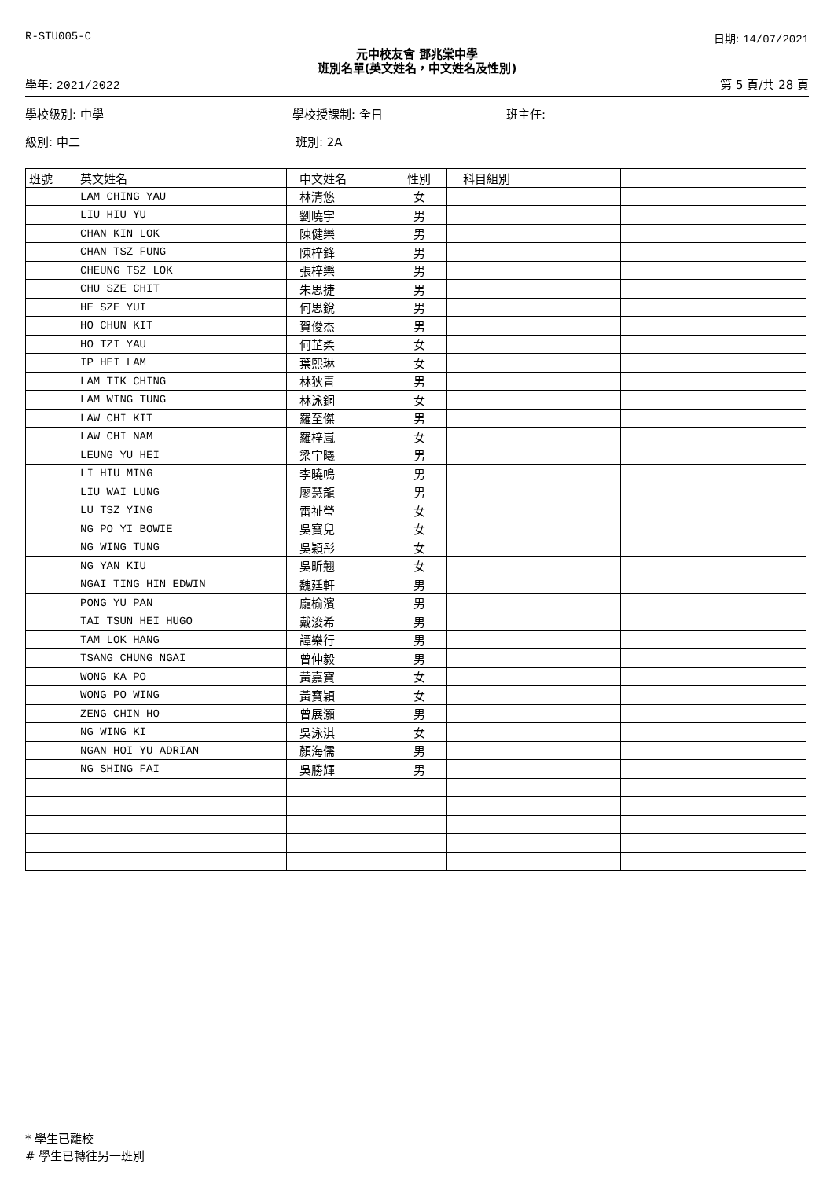R-STU005-C 日期: 14/07/2021
元中校友會 鄧兆棠中學
班別名單(英文姓名，中文姓名及性別)
學年: 2021/2022 第 5 頁/共 28 頁
學校級別: 中學 學校授課制: 全日 班主任:
級別: 中二 班別: 2A
| 班號 | 英文姓名 | 中文姓名 | 性別 | 科目組別 | |
| --- | --- | --- | --- | --- | --- |
| | LAM CHING YAU | 林清悠 | 女 | | |
| | LIU HIU YU | 劉曉宇 | 男 | | |
| | CHAN KIN LOK | 陳健樂 | 男 | | |
| | CHAN TSZ FUNG | 陳梓鋒 | 男 | | |
| | CHEUNG TSZ LOK | 張梓樂 | 男 | | |
| | CHU SZE CHIT | 朱思捷 | 男 | | |
| | HE SZE YUI | 何思銳 | 男 | | |
| | HO CHUN KIT | 賀俊杰 | 男 | | |
| | HO TZI YAU | 何芷柔 | 女 | | |
| | IP HEI LAM | 葉熙琳 | 女 | | |
| | LAM TIK CHING | 林狄青 | 男 | | |
| | LAM WING TUNG | 林泳銅 | 女 | | |
| | LAW CHI KIT | 羅至傑 | 男 | | |
| | LAW CHI NAM | 羅梓嵐 | 女 | | |
| | LEUNG YU HEI | 梁宇曦 | 男 | | |
| | LI HIU MING | 李曉鳴 | 男 | | |
| | LIU WAI LUNG | 廖慧龍 | 男 | | |
| | LU TSZ YING | 雷祉瑩 | 女 | | |
| | NG PO YI BOWIE | 吳寶兒 | 女 | | |
| | NG WING TUNG | 吳穎彤 | 女 | | |
| | NG YAN KIU | 吳昕翹 | 女 | | |
| | NGAI TING HIN EDWIN | 魏廷軒 | 男 | | |
| | PONG YU PAN | 龐榆濱 | 男 | | |
| | TAI TSUN HEI HUGO | 戴浚希 | 男 | | |
| | TAM LOK HANG | 譚樂行 | 男 | | |
| | TSANG CHUNG NGAI | 曾仲毅 | 男 | | |
| | WONG KA PO | 黃嘉寶 | 女 | | |
| | WONG PO WING | 黃寶穎 | 女 | | |
| | ZENG CHIN HO | 曾展灝 | 男 | | |
| | NG WING KI | 吳泳淇 | 女 | | |
| | NGAN HOI YU ADRIAN | 顏海儒 | 男 | | |
| | NG SHING FAI | 吳勝輝 | 男 | | |
* 學生已離校
# 學生已轉往另一班別